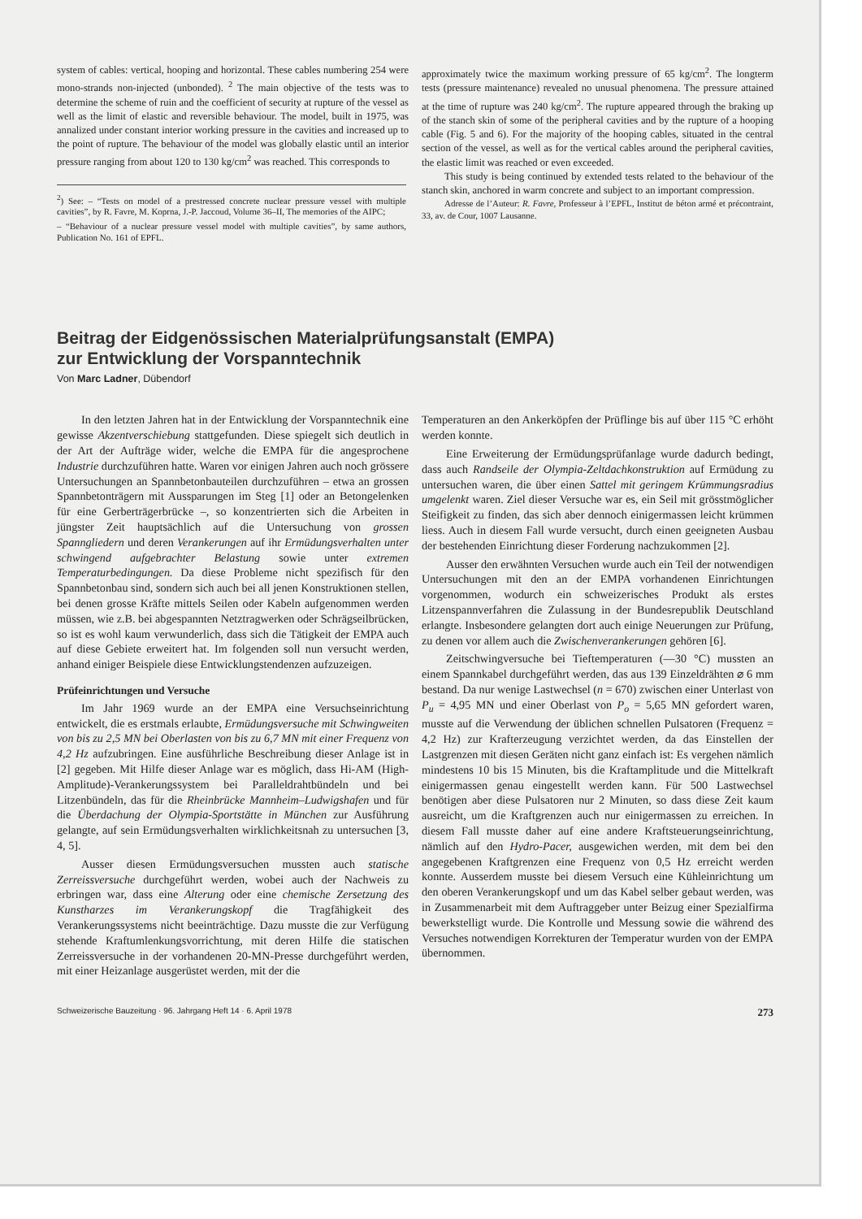system of cables: vertical, hooping and horizontal. These cables numbering 254 were mono-strands non-injected (unbonded). <sup>2</sup> The main objective of the tests was to determine the scheme of ruin and the coefficient of security at rupture of the vessel as well as the limit of elastic and reversible behaviour. The model, built in 1975, was annalized under constant interior working pressure in the cavities and increased up to the point of rupture. The behaviour of the model was globally elastic until an interior pressure ranging from about 120 to 130 kg/cm<sup>2</sup> was reached. This corresponds to
<sup>2</sup>) See: – “Tests on model of a prestressed concrete nuclear pressure vessel with multiple cavities”, by R. Favre, M. Koprna, J.-P. Jaccoud, Volume 36–II, The memories of the AIPC;
– “Behaviour of a nuclear pressure vessel model with multiple cavities”, by same authors, Publication No. 161 of EPFL.
approximately twice the maximum working pressure of 65 kg/cm<sup>2</sup>. The longterm tests (pressure maintenance) revealed no unusual phenomena. The pressure attained at the time of rupture was 240 kg/cm<sup>2</sup>. The rupture appeared through the braking up of the stanch skin of some of the peripheral cavities and by the rupture of a hooping cable (Fig. 5 and 6). For the majority of the hooping cables, situated in the central section of the vessel, as well as for the vertical cables around the peripheral cavities, the elastic limit was reached or even exceeded.
This study is being continued by extended tests related to the behaviour of the stanch skin, anchored in warm concrete and subject to an important compression.
Adresse de l’Auteur: R. Favre, Professeur à l’EPFL, Institut de béton armé et précontraint, 33, av. de Cour, 1007 Lausanne.
Beitrag der Eidgenössischen Materialprüfungsanstalt (EMPA)
zur Entwicklung der Vorspanntechnik
Von Marc Ladner, Dübendorf
In den letzten Jahren hat in der Entwicklung der Vorspanntechnik eine gewisse Akzentverschiebung stattgefunden. Diese spiegelt sich deutlich in der Art der Aufträge wider, welche die EMPA für die angesprochene Industrie durchzuführen hatte. Waren vor einigen Jahren auch noch grössere Untersuchungen an Spannbetonbauteilen durchzuführen – etwa an grossen Spannbetonträgern mit Aussparungen im Steg [1] oder an Betongelenken für eine Gerberträgerbrücke –, so konzentrierten sich die Arbeiten in jüngster Zeit hauptsächlich auf die Untersuchung von grossen Spanngliedern und deren Verankerungen auf ihr Ermüdungsverhalten unter schwingend aufgebrachter Belastung sowie unter extremen Temperaturbedingungen. Da diese Probleme nicht spezifisch für den Spannbetonbau sind, sondern sich auch bei all jenen Konstruktionen stellen, bei denen grosse Kräfte mittels Seilen oder Kabeln aufgenommen werden müssen, wie z.B. bei abgespannten Netztragwerken oder Schrägseilbrücken, so ist es wohl kaum verwunderlich, dass sich die Tätigkeit der EMPA auch auf diese Gebiete erweitert hat. Im folgenden soll nun versucht werden, anhand einiger Beispiele diese Entwicklungstendenzen aufzuzeigen.
Prüfeinrichtungen und Versuche
Im Jahr 1969 wurde an der EMPA eine Versuchseinrichtung entwickelt, die es erstmals erlaubte, Ermüdungsversuche mit Schwingweiten von bis zu 2,5 MN bei Oberlasten von bis zu 6,7 MN mit einer Frequenz von 4,2 Hz aufzubringen. Eine ausführliche Beschreibung dieser Anlage ist in [2] gegeben. Mit Hilfe dieser Anlage war es möglich, dass Hi-AM (High-Amplitude)-Verankerungssystem bei Paralleldrahtbündeln und bei Litzenbündeln, das für die Rheinbrücke Mannheim–Ludwigshafen und für die Überdachung der Olympia-Sportstätte in München zur Ausführung gelangte, auf sein Ermüdungsverhalten wirklichkeitsnah zu untersuchen [3, 4, 5].
Ausser diesen Ermüdungsversuchen mussten auch statische Zerreissversuche durchgeführt werden, wobei auch der Nachweis zu erbringen war, dass eine Alterung oder eine chemische Zersetzung des Kunstharzes im Verankerungskopf die Tragfähigkeit des Verankerungssystems nicht beeinträchtige. Dazu musste die zur Verfügung stehende Kraftumlenkungsvorrichtung, mit deren Hilfe die statischen Zerreissversuche in der vorhandenen 20-MN-Presse durchgeführt werden, mit einer Heizanlage ausgerüstet werden, mit der die
Temperaturen an den Ankerköpfen der Prüflinge bis auf über 115 °C erhöht werden konnte.
Eine Erweiterung der Ermüdungsprüfanlage wurde dadurch bedingt, dass auch Randseile der Olympia-Zeltdachkonstruktion auf Ermüdung zu untersuchen waren, die über einen Sattel mit geringem Krümmungsradius umgelenkt waren. Ziel dieser Versuche war es, ein Seil mit grösstmöglicher Steifigkeit zu finden, das sich aber dennoch einigermassen leicht krümmen liess. Auch in diesem Fall wurde versucht, durch einen geeigneten Ausbau der bestehenden Einrichtung dieser Forderung nachzukommen [2].
Ausser den erwähnten Versuchen wurde auch ein Teil der notwendigen Untersuchungen mit den an der EMPA vorhandenen Einrichtungen vorgenommen, wodurch ein schweizerisches Produkt als erstes Litzenspannverfahren die Zulassung in der Bundesrepublik Deutschland erlangte. Insbesondere gelangten dort auch einige Neuerungen zur Prüfung, zu denen vor allem auch die Zwischenverankerungen gehören [6].
Zeitschwingversuche bei Tieftemperaturen (—30 °C) mussten an einem Spannkabel durchgeführt werden, das aus 139 Einzeldrähten ⌀ 6 mm bestand. Da nur wenige Lastwechsel (n = 670) zwischen einer Unterlast von P<sub>u</sub> = 4,95 MN und einer Oberlast von P<sub>o</sub> = 5,65 MN gefordert waren, musste auf die Verwendung der üblichen schnellen Pulsatoren (Frequenz = 4,2 Hz) zur Krafterzeugung verzichtet werden, da das Einstellen der Lastgrenzen mit diesen Geräten nicht ganz einfach ist: Es vergehen nämlich mindestens 10 bis 15 Minuten, bis die Kraftamplitude und die Mittelkraft einigermassen genau eingestellt werden kann. Für 500 Lastwechsel benötigen aber diese Pulsatoren nur 2 Minuten, so dass diese Zeit kaum ausreicht, um die Kraftgrenzen auch nur einigermassen zu erreichen. In diesem Fall musste daher auf eine andere Kraftsteuerungseinrichtung, nämlich auf den Hydro-Pacer, ausgewichen werden, mit dem bei den angegebenen Kraftgrenzen eine Frequenz von 0,5 Hz erreicht werden konnte. Ausserdem musste bei diesem Versuch eine Kühleinrichtung um den oberen Verankerungskopf und um das Kabel selber gebaut werden, was in Zusammenarbeit mit dem Auftraggeber unter Beizug einer Spezialfirma bewerkstelligt wurde. Die Kontrolle und Messung sowie die während des Versuches notwendigen Korrekturen der Temperatur wurden von der EMPA übernommen.
Schweizerische Bauzeitung · 96. Jahrgang Heft 14 · 6. April 1978 273